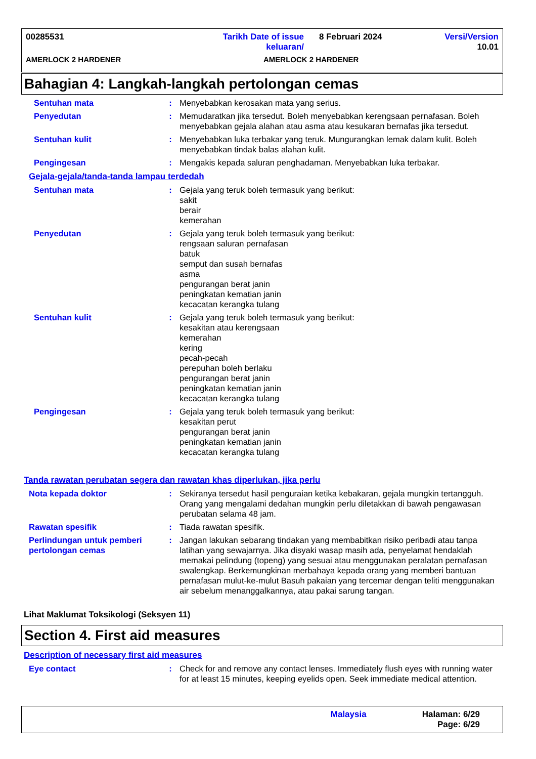00285531 Tarikh Date of issue keluaran/
8 Februari 2024 Versi/Version 10.01
AMERLOCK 2 HARDENER AMERLOCK 2 HARDENER
Bahagian 4: Langkah-langkah pertolongan cemas
Sentuhan mata : Menyebabkan kerosakan mata yang serius.
Penyedutan : Memudaratkan jika tersedut. Boleh menyebabkan kerengsaan pernafasan. Boleh menyebabkan gejala alahan atau asma atau kesukaran bernafas jika tersedut.
Sentuhan kulit : Menyebabkan luka terbakar yang teruk. Mungurangkan lemak dalam kulit. Boleh menyebabkan tindak balas alahan kulit.
Pengingesan : Mengakis kepada saluran penghadaman. Menyebabkan luka terbakar.
Gejala-gejala/tanda-tanda lampau terdedah
Sentuhan mata : Gejala yang teruk boleh termasuk yang berikut:
sakit
berair
kemerahan
Penyedutan : Gejala yang teruk boleh termasuk yang berikut:
rengsaan saluran pernafasan
batuk
semput dan susah bernafas
asma
pengurangan berat janin
peningkatan kematian janin
kecacatan kerangka tulang
Sentuhan kulit : Gejala yang teruk boleh termasuk yang berikut:
kesakitan atau kerengsaan
kemerahan
kering
pecah-pecah
perepuhan boleh berlaku
pengurangan berat janin
peningkatan kematian janin
kecacatan kerangka tulang
Pengingesan : Gejala yang teruk boleh termasuk yang berikut:
kesakitan perut
pengurangan berat janin
peningkatan kematian janin
kecacatan kerangka tulang
Tanda rawatan perubatan segera dan rawatan khas diperlukan, jika perlu
Nota kepada doktor : Sekiranya tersedut hasil penguraian ketika kebakaran, gejala mungkin tertangguh. Orang yang mengalami dedahan mungkin perlu diletakkan di bawah pengawasan perubatan selama 48 jam.
Rawatan spesifik : Tiada rawatan spesifik.
Perlindungan untuk pemberi pertolongan cemas
: Jangan lakukan sebarang tindakan yang membabitkan risiko peribadi atau tanpa latihan yang sewajarnya. Jika disyaki wasap masih ada, penyelamat hendaklah memakai pelindung (topeng) yang sesuai atau menggunakan peralatan pernafasan swalengkap. Berkemungkinan merbahaya kepada orang yang memberi bantuan pernafasan mulut-ke-mulut Basuh pakaian yang tercemar dengan teliti menggunakan air sebelum menanggalkannya, atau pakai sarung tangan.
Lihat Maklumat Toksikologi (Seksyen 11)
Section 4. First aid measures
Description of necessary first aid measures
Eye contact : Check for and remove any contact lenses. Immediately flush eyes with running water for at least 15 minutes, keeping eyelids open. Seek immediate medical attention.
Malaysia Halaman: 6/29
Page: 6/29